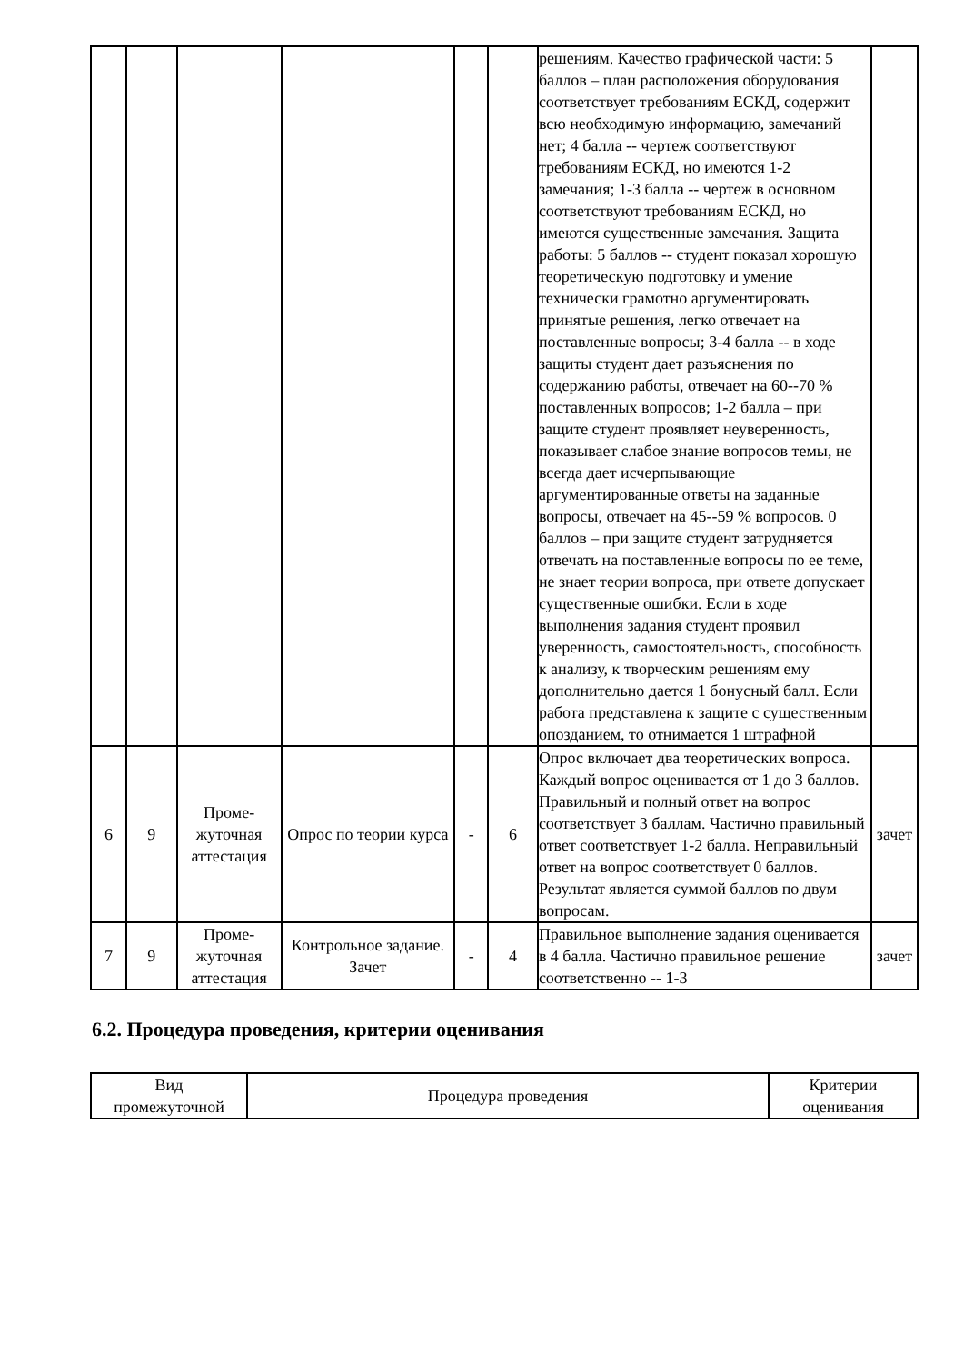| | | | | | | решениям. Качество графической части: 5 баллов – план расположения оборудования соответствует требованиям ЕСКД, содержит всю необходимую информацию, замечаний нет; 4 балла -- чертеж соответствуют требованиям ЕСКД, но имеются 1-2 замечания; 1-3 балла -- чертеж в основном соответствуют требованиям ЕСКД, но имеются существенные замечания. Защита работы: 5 баллов -- студент показал хорошую теоретическую подготовку и умение технически грамотно аргументировать принятые решения, легко отвечает на поставленные вопросы; 3-4 балла -- в ходе защиты студент дает разъяснения по содержанию работы, отвечает на 60--70 % поставленных вопросов; 1-2 балла – при защите студент проявляет неуверенность, показывает слабое знание вопросов темы, не всегда дает исчерпывающие аргументированные ответы на заданные вопросы, отвечает на 45--59 % вопросов. 0 баллов – при защите студент затрудняется отвечать на поставленные вопросы по ее теме, не знает теории вопроса, при ответе допускает существенные ошибки. Если в ходе выполнения задания студент проявил уверенность, самостоятельность, способность к анализу, к творческим решениям ему дополнительно дается 1 бонусный балл. Если работа представлена к защите с существенным опозданием, то отнимается 1 штрафной | |
| 6 | 9 | Проме- жуточная аттестация | Опрос по теории курса | - | 6 | Опрос включает два теоретических вопроса. Каждый вопрос оценивается от 1 до 3 баллов. Правильный и полный ответ на вопрос соответствует 3 баллам. Частично правильный ответ соответствует 1-2 балла. Неправильный ответ на вопрос соответствует 0 баллов. Результат является суммой баллов по двум вопросам. | зачет |
| 7 | 9 | Проме- жуточная аттестация | Контрольное задание. Зачет | - | 4 | Правильное выполнение задания оценивается в 4 балла. Частично правильное решение соответственно -- 1-3 | зачет |
6.2. Процедура проведения, критерии оценивания
| Вид промежуточной | Процедура проведения | Критерии оценивания |
| --- | --- | --- |